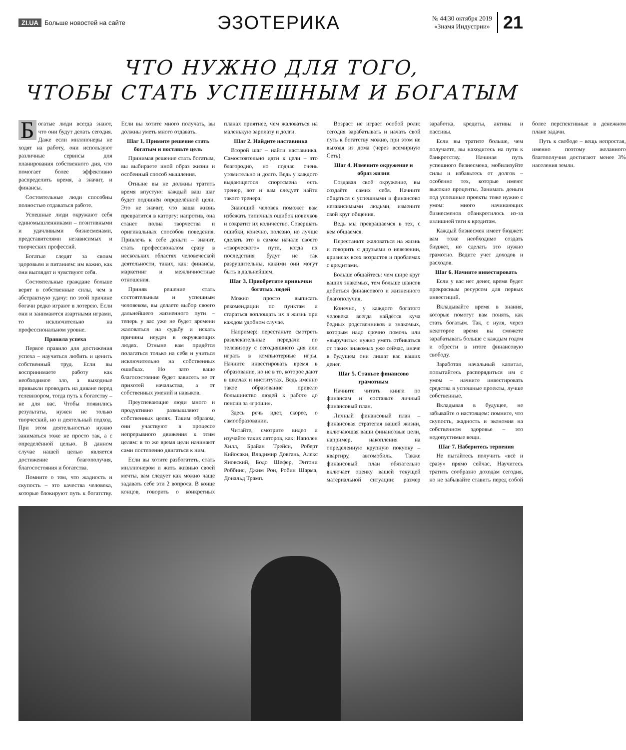ZI.UA Больше новостей на сайте
ЭЗОТЕРИКА
№ 44|30 октября 2019
«Знамя Индустрии»
21
ЧТО НУЖНО ДЛЯ ТОГО,
ЧТОБЫ СТАТЬ УСПЕШНЫМ И БОГАТЫМ
Богатые люди всегда знают, что они будут делать сегодня. Даже если миллионеры не ходят на работу, они используют различные сервисы для планирования собственного дня, что помогает более эффективно распределить время, а значит, и финансы.
Состоятельные люди способны полностью отдаваться работе.
Успешные люди окружают себя единомышленниками – позитивными и удачливыми бизнесменами, представителями независимых и творческих профессий.
Богатые следят за своим здоровьем и питанием: им важно, как они выглядят и чувствуют себя.
Состоятельные граждане больше верят в собственные силы, чем в абстрактную удачу: по этой причине богачи редко играют в лотерею. Если они и занимаются азартными играми, то исключительно на профессиональном уровне.
Правила успеха
Первое правило для достижения успеха – научиться любить и ценить собственный труд. Если вы воспринимаете работу как необходимое зло, а выходные привыкли проводить на диване перед телевизором, тогда путь к богатству – не для вас. Чтобы появились результаты, нужен не только творческий, но и деятельный подход. При этом деятельностью нужно заниматься тоже не просто так, а с определённой целью. В данном случае нашей целью является достижение благополучия, благосостояния и богатства.
Помните о том, что жадность и скупость – это качества человека, которые блокируют путь к богатству. Если вы хотите много получать, вы должны уметь много отдавать.
Шаг 1. Примите решение стать богатым и поставьте цель
Принимая решение стать богатым, вы выбираете иной образ жизни и особенный способ мышления.
Отныне вы не должны тратить время впустую: каждый ваш шаг будет подчинён определённой цели. Это не значит, что ваша жизнь превратится в каторгу: напротив, она станет полна творчества и оригинальных способов поведения. Привлечь к себе деньги – значит, стать профессионалом сразу в нескольких областях человеческой деятельности, таких, как: финансы, маркетинг и межличностные отношения.
Приняв решение стать состоятельным и успешным человеком, вы делаете выбор своего дальнейшего жизненного пути – теперь у вас уже не будет времени жаловаться на судьбу и искать причины неудач в окружающих людях. Отныне вам придётся полагаться только на себя и учиться исключительно на собственных ошибках. Но зато ваше благосостояние будет зависеть не от прихотей начальства, а от собственных умений и навыков.
Преуспевающие люди много и продуктивно размышляют о собственных целях. Таким образом, они участвуют в процессе непрерывного движения к этим целям: в то же время цели начинают сами постепенно двигаться к ним.
Если вы хотите разбогатеть, стать миллионером и жить жизнью своей мечты, вам следует как можно чаще задавать себе эти 2 вопроса. В конце концов, говорить о конкретных планах приятнее, чем жаловаться на маленькую зарплату и долги.
Шаг 2. Найдите наставника
Второй шаг – найти наставника. Самостоятельно идти к цели – это благородно, но подчас очень утомительно и долго. Ведь у каждого выдающегося спортсмена есть тренер, вот и вам следует найти такого тренера.
Знающий человек поможет вам избежать типичных ошибок новичков и сократит их количество. Совершать ошибки, конечно, полезно, но лучше сделать это в самом начале своего «творческого» пути, когда их последствия будут не так разрушительны, какими они могут быть в дальнейшем.
Шаг 3. Приобретите привычки богатых людей
Можно просто выписать рекомендации по пунктам и стараться воплощать их в жизнь при каждом удобном случае.
Например: перестаньте смотреть развлекательные передачи по телевизору с сегодняшнего дня или играть в компьютерные игры. Начните инвестировать время в образование, но не в то, которое дают в школах и институтах. Ведь именно такое образование привело большинство людей к работе до пенсии за «гроши».
Здесь речь идет, скорее, о самообразовании.
Читайте, смотрите видео и изучайте таких авторов, как: Наполен Хилл, Брайан Трейси, Роберт Кийосаки, Владимир Довгань, Алекс Яновский, Бодо Шефер, Энтони Роббинс, Джим Рон, Робин Шарма, Дональд Трамп.
Возраст не играет особой роли: сегодня зарабатывать и начать свой путь к богатству можно, при этом не выходя из дома (через всемирную Сеть).
Шаг 4. Измените окружение и образ жизни
Создавая своё окружение, вы создаёте самих себя. Начните общаться с успешными и финансово независимыми людьми, измените свой круг общения.
Ведь мы превращаемся в тех, с кем общаемся.
Перестаньте жаловаться на жизнь и говорить с друзьями о невезении, кризисах всех возрастов и проблемах с кредитами.
Больше общайтесь: чем шире круг ваших знакомых, тем больше шансов добиться финансового и жизненного благополучия.
Конечно, у каждого богатого человека всегда найдётся куча бедных родственников и знакомых, которым надо срочно помочь или «выручить»: нужно уметь отбиваться от таких знакомых уже сейчас, иначе в будущем они лишат вас ваших денег.
Шаг 5. Станьте финансово грамотным
Начните читать книги по финансам и составьте личный финансовый план.
Личный финансовый план – финансовая стратегия вашей жизни, включающая ваши финансовые цели, например, накопления на определенную крупную покупку – квартиру, автомобиль. Также финансовый план обязательно включает оценку вашей текущей материальной ситуации: размер заработка, кредиты, активы и пассивы.
Если вы тратите больше, чем получаете, вы находитесь на пути к банкротству. Начиная путь успешного бизнесмена, мобилизуйте силы и избавьтесь от долгов – особенно тех, которые имеют высокие проценты. Занимать деньги под успешные проекты тоже нужно с умом: много начинающих бизнесменов обанкротилось из-за излишней тяги к кредитам.
Каждый бизнесмен имеет бюджет: вам тоже необходимо создать бюджет, но сделать это нужно грамотно. Ведите учет доходов и расходов.
Шаг 6. Начните инвестировать
Если у вас нет денег, время будет прекрасным ресурсом для первых инвестиций.
Вкладывайте время в знания, которые помогут вам понять, как стать богатым. Так, с нуля, через некоторое время вы сможете зарабатывать больше с каждым годом и обрести в итоге финансовую свободу.
Заработав начальный капитал, попытайтесь распорядиться им с умом – начните инвестировать средства в успешные проекты, лучше собственные.
Вкладывая в будущее, не забывайте о настоящем: помните, что скупость, жадность и экономия на собственном здоровье – это недопустимые вещи.
Шаг 7. Наберитесь терпения
Не пытайтесь получить «всё и сразу» прямо сейчас. Научитесь тратить сообразно доходам сегодня, но не забывайте ставить перед собой более перспективные в денежном плане задачи.
Путь к свободе – вещь непростая, именно поэтому желанного благополучия достигают менее 3% населения земли.